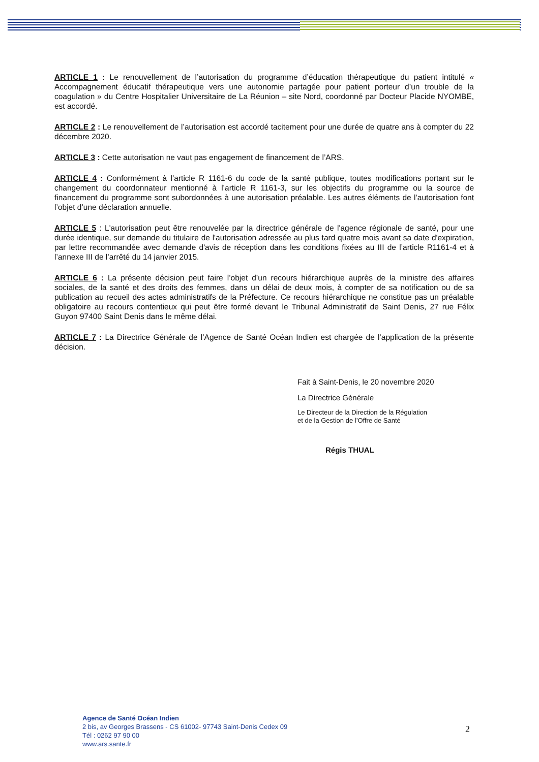ARTICLE 1 : Le renouvellement de l’autorisation du programme d’éducation thérapeutique du patient intitulé « Accompagnement éducatif thérapeutique vers une autonomie partagée pour patient porteur d’un trouble de la coagulation » du Centre Hospitalier Universitaire de La Réunion – site Nord, coordonné par Docteur Placide NYOMBE, est accordé.
ARTICLE 2 : Le renouvellement de l’autorisation est accordé tacitement pour une durée de quatre ans à compter du 22 décembre 2020.
ARTICLE 3 : Cette autorisation ne vaut pas engagement de financement de l’ARS.
ARTICLE 4 : Conformément à l’article R 1161-6 du code de la santé publique, toutes modifications portant sur le changement du coordonnateur mentionné à l’article R 1161-3, sur les objectifs du programme ou la source de financement du programme sont subordonnées à une autorisation préalable. Les autres éléments de l’autorisation font l’objet d’une déclaration annuelle.
ARTICLE 5 : L'autorisation peut être renouvelée par la directrice générale de l'agence régionale de santé, pour une durée identique, sur demande du titulaire de l'autorisation adressée au plus tard quatre mois avant sa date d'expiration, par lettre recommandée avec demande d'avis de réception dans les conditions fixées au III de l’article R1161-4 et à l’annexe III de l’arrêté du 14 janvier 2015.
ARTICLE 6 : La présente décision peut faire l’objet d’un recours hiérarchique auprès de la ministre des affaires sociales, de la santé et des droits des femmes, dans un délai de deux mois, à compter de sa notification ou de sa publication au recueil des actes administratifs de la Préfecture. Ce recours hiérarchique ne constitue pas un préalable obligatoire au recours contentieux qui peut être formé devant le Tribunal Administratif de Saint Denis, 27 rue Félix Guyon 97400 Saint Denis dans le même délai.
ARTICLE 7 : La Directrice Générale de l’Agence de Santé Océan Indien est chargée de l’application de la présente décision.
Fait à Saint-Denis, le 20 novembre 2020
La Directrice Générale
Le Directeur de la Direction de la Régulation
et de la Gestion de l’Offre de Santé
Régis THUAL
Agence de Santé Océan Indien
2 bis, av Georges Brassens - CS 61002- 97743 Saint-Denis Cedex 09
Tél : 0262 97 90 00
www.ars.sante.fr
2